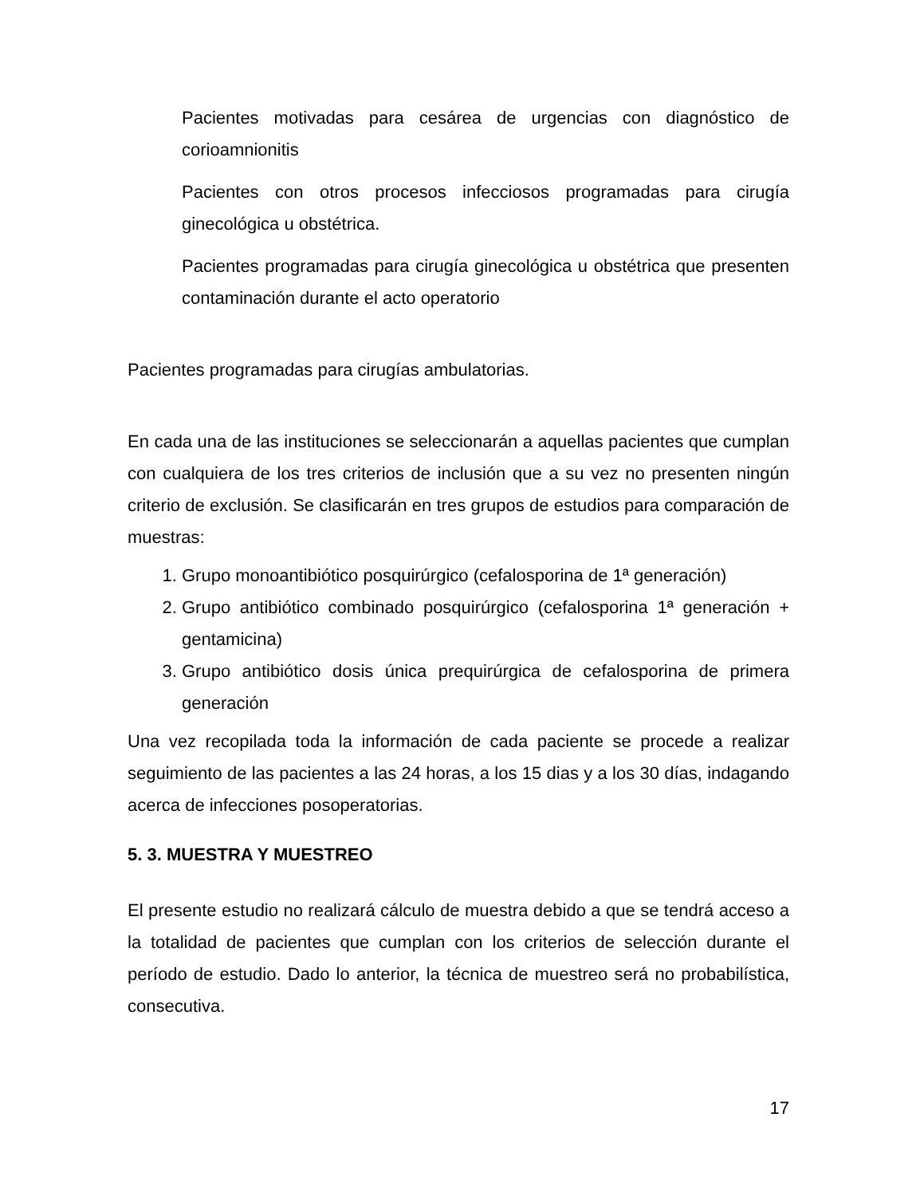Pacientes motivadas para cesárea de urgencias con diagnóstico de corioamnionitis
Pacientes con otros procesos infecciosos programadas para cirugía ginecológica u obstétrica.
Pacientes programadas para cirugía ginecológica u obstétrica que presenten contaminación durante el acto operatorio
Pacientes programadas para cirugías ambulatorias.
En cada una de las instituciones se seleccionarán a aquellas pacientes que cumplan con cualquiera de los tres criterios de inclusión que a su vez no presenten ningún criterio de exclusión. Se clasificarán en tres grupos de estudios para comparación de muestras:
1. Grupo monoantibiótico posquirúrgico (cefalosporina de 1ª generación)
2. Grupo antibiótico combinado posquirúrgico (cefalosporina 1ª generación + gentamicina)
3. Grupo antibiótico dosis única prequirúrgica de cefalosporina de primera generación
Una vez recopilada toda la información de cada paciente se procede a realizar seguimiento de las pacientes a las 24 horas, a los 15 dias y a los 30 días, indagando acerca de infecciones posoperatorias.
5. 3. MUESTRA Y MUESTREO
El presente estudio no realizará cálculo de muestra debido a que se tendrá acceso a la totalidad de pacientes que cumplan con los criterios de selección durante el período de estudio. Dado lo anterior, la técnica de muestreo será no probabilística, consecutiva.
17